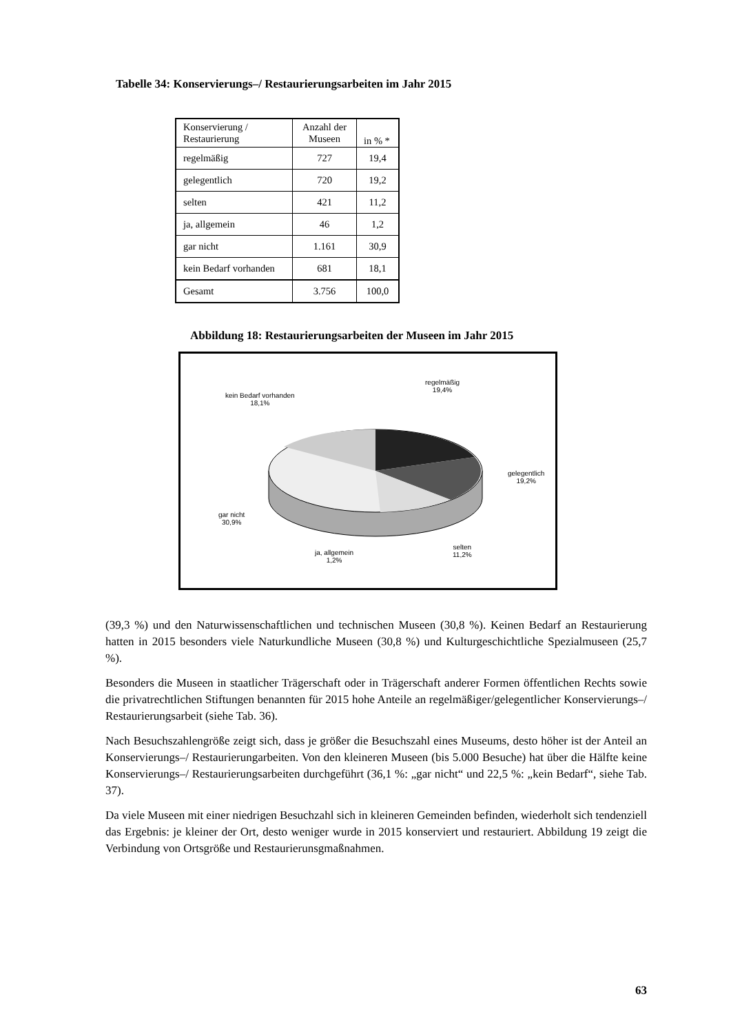Tabelle 34: Konservierungs–/ Restaurierungsarbeiten im Jahr 2015
| Konservierung / Restaurierung | Anzahl der Museen | in % * |
| --- | --- | --- |
| regelmäßig | 727 | 19,4 |
| gelegentlich | 720 | 19,2 |
| selten | 421 | 11,2 |
| ja, allgemein | 46 | 1,2 |
| gar nicht | 1.161 | 30,9 |
| kein Bedarf vorhanden | 681 | 18,1 |
| Gesamt | 3.756 | 100,0 |
Abbildung 18: Restaurierungsarbeiten der Museen im Jahr 2015
regelmäßig
19,4%
kein Bedarf vorhanden
18,1%
gelegentlich
19,2%
gar nicht
30,9%
ja, allgemein
1,2%
selten
11,2%
(39,3 %) und den Naturwissenschaftlichen und technischen Museen (30,8 %). Keinen Bedarf an Restaurierung hatten in 2015 besonders viele Naturkundliche Museen (30,8 %) und Kulturgeschichtliche Spezialmuseen (25,7 %).
Besonders die Museen in staatlicher Trägerschaft oder in Trägerschaft anderer Formen öffentlichen Rechts sowie die privatrechtlichen Stiftungen benannten für 2015 hohe Anteile an regelmäßiger/gelegentlicher Konservierungs–/ Restaurierungsarbeit (siehe Tab. 36).
Nach Besuchszahlengröße zeigt sich, dass je größer die Besuchszahl eines Museums, desto höher ist der Anteil an Konservierungs–/ Restaurierungarbeiten. Von den kleineren Museen (bis 5.000 Besuche) hat über die Hälfte keine Konservierungs–/ Restaurierungsarbeiten durchgeführt (36,1 %: „gar nicht“ und 22,5 %: „kein Bedarf“, siehe Tab. 37).
Da viele Museen mit einer niedrigen Besuchzahl sich in kleineren Gemeinden befinden, wiederholt sich tendenziell das Ergebnis: je kleiner der Ort, desto weniger wurde in 2015 konserviert und restauriert. Abbildung 19 zeigt die Verbindung von Ortsgröße und Restaurierunsgmaßnahmen.
63